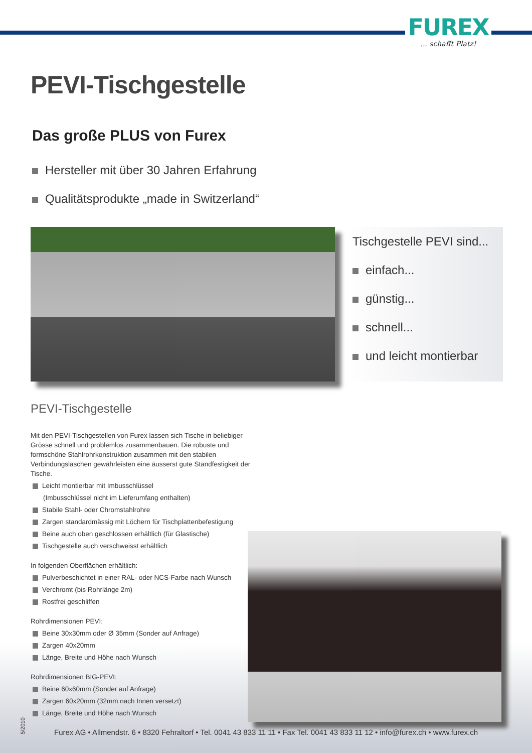FUREX... schafft Platz!
PEVI-Tischgestelle
Das große PLUS von Furex
Hersteller mit über 30 Jahren Erfahrung
Qualitätsprodukte „made in Switzerland“
Tischgestelle PEVI sind...
einfach...
günstig...
schnell...
und leicht montierbar
PEVI-Tischgestelle
Mit den PEVI-Tischgestellen von Furex lassen sich Tische in beliebiger Grösse schnell und problemlos zusammenbauen. Die robuste und formschöne Stahlrohrkonstruktion zusammen mit den stabilen Verbindungslaschen gewährleisten eine äusserst gute Standfestigkeit der Tische.
Leicht montierbar mit Imbusschlüssel
(Imbusschlüssel nicht im Lieferumfang enthalten)
Stabile Stahl- oder Chromstahlrohre
Zargen standardmässig mit Löchern für Tischplattenbefestigung
Beine auch oben geschlossen erhältlich (für Glastische)
Tischgestelle auch verschweisst erhältlich
In folgenden Oberflächen erhältlich:
Pulverbeschichtet in einer RAL- oder NCS-Farbe nach Wunsch
Verchromt (bis Rohrlänge 2m)
Rostfrei geschliffen
Rohrdimensionen PEVI:
Beine 30x30mm oder Ø 35mm (Sonder auf Anfrage)
Zargen 40x20mm
Länge, Breite und Höhe nach Wunsch
Rohrdimensionen BIG-PEVI:
Beine 60x60mm (Sonder auf Anfrage)
Zargen 60x20mm (32mm nach Innen versetzt)
Länge, Breite und Höhe nach Wunsch
5/2010
Furex AG • Allmendstr. 6 • 8320 Fehraltorf • Tel. 0041 43 833 11 11 • Fax Tel. 0041 43 833 11 12 • info@furex.ch • www.furex.ch